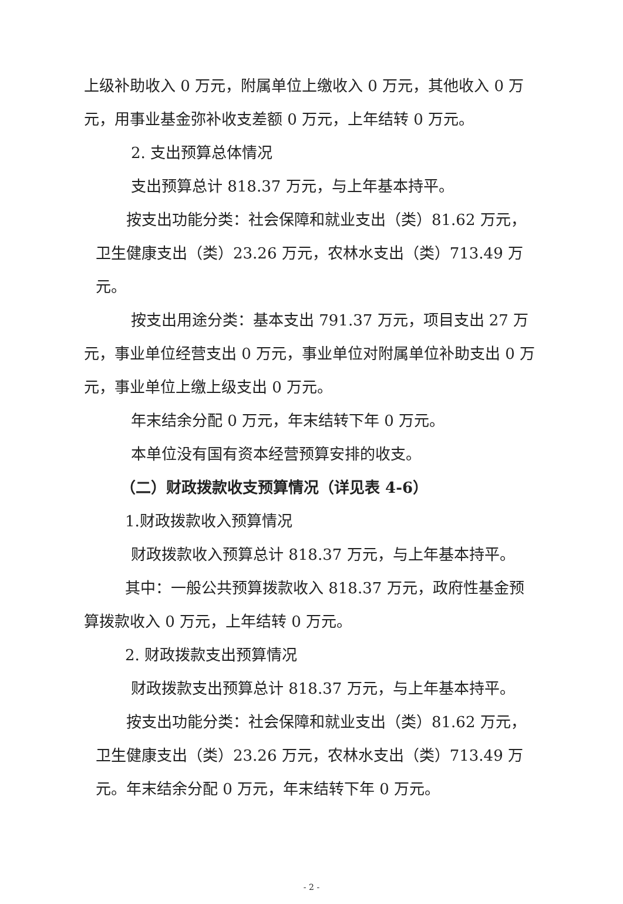上级补助收入 0 万元，附属单位上缴收入 0 万元，其他收入 0 万元，用事业基金弥补收支差额 0 万元，上年结转 0 万元。
2. 支出预算总体情况
支出预算总计 818.37 万元，与上年基本持平。
按支出功能分类：社会保障和就业支出（类）81.62 万元，卫生健康支出（类）23.26 万元，农林水支出（类）713.49 万元。
按支出用途分类：基本支出 791.37 万元，项目支出 27 万元，事业单位经营支出 0 万元，事业单位对附属单位补助支出 0 万元，事业单位上缴上级支出 0 万元。
年末结余分配 0 万元，年末结转下年 0 万元。
本单位没有国有资本经营预算安排的收支。
（二）财政拨款收支预算情况（详见表 4-6）
1.财政拨款收入预算情况
财政拨款收入预算总计 818.37 万元，与上年基本持平。
其中：一般公共预算拨款收入 818.37 万元，政府性基金预算拨款收入 0 万元，上年结转 0 万元。
2. 财政拨款支出预算情况
财政拨款支出预算总计 818.37 万元，与上年基本持平。
按支出功能分类：社会保障和就业支出（类）81.62 万元，卫生健康支出（类）23.26 万元，农林水支出（类）713.49 万元。年末结余分配 0 万元，年末结转下年 0 万元。
- 2 -